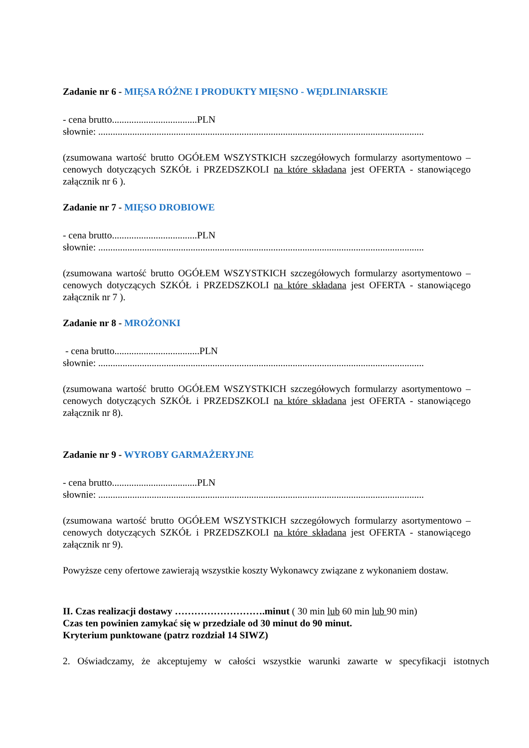Zadanie nr 6 - MIĘSA RÓŻNE I PRODUKTY MIĘSNO - WĘDLINIARSKIE
- cena brutto...................................PLN
słownie: ......................................................................................................................................
(zsumowana wartość brutto OGÓŁEM WSZYSTKICH szczegółowych formularzy asortymentowo – cenowych dotyczących SZKÓŁ i PRZEDSZKOLI na które składana jest OFERTA - stanowiącego załącznik nr 6 ).
Zadanie nr 7 - MIĘSO DROBIOWE
- cena brutto...................................PLN
słownie: ......................................................................................................................................
(zsumowana wartość brutto OGÓŁEM WSZYSTKICH szczegółowych formularzy asortymentowo – cenowych dotyczących SZKÓŁ i PRZEDSZKOLI na które składana jest OFERTA - stanowiącego załącznik nr 7 ).
Zadanie nr 8 - MROŻONKI
- cena brutto...................................PLN
słownie: ......................................................................................................................................
(zsumowana wartość brutto OGÓŁEM WSZYSTKICH szczegółowych formularzy asortymentowo – cenowych dotyczących SZKÓŁ i PRZEDSZKOLI na które składana jest OFERTA - stanowiącego załącznik nr 8).
Zadanie nr 9 - WYROBY GARMAŻERYJNE
- cena brutto...................................PLN
słownie: ......................................................................................................................................
(zsumowana wartość brutto OGÓŁEM WSZYSTKICH szczegółowych formularzy asortymentowo – cenowych dotyczących SZKÓŁ i PRZEDSZKOLI na które składana jest OFERTA - stanowiącego załącznik nr 9).
Powyższe ceny ofertowe zawierają wszystkie koszty Wykonawcy związane z wykonaniem dostaw.
II. Czas realizacji dostawy ……………………….minut ( 30 min lub 60 min lub 90 min)
Czas ten powinien zamykać się w przedziale od 30 minut do 90 minut.
Kryterium punktowane (patrz rozdział 14 SIWZ)
2. Oświadczamy, że akceptujemy w całości wszystkie warunki zawarte w specyfikacji istotnych